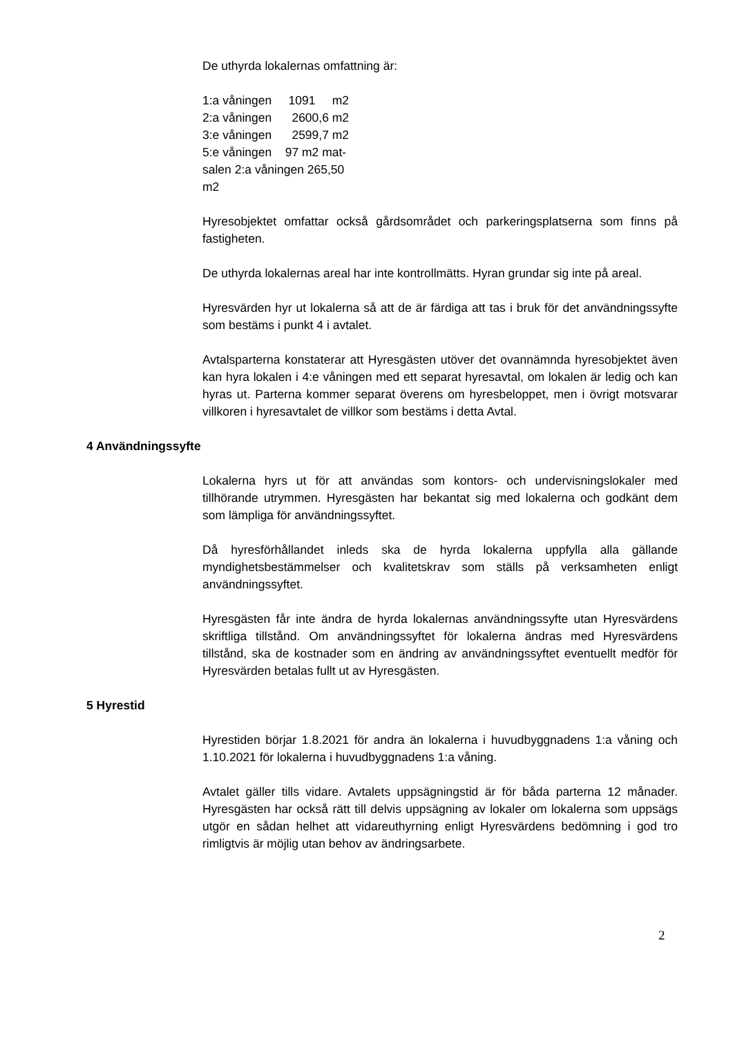De uthyrda lokalernas omfattning är:
1:a våningen 1091 m2
2:a våningen 2600,6 m2
3:e våningen 2599,7 m2
5:e våningen 97 m2 mat-
salen 2:a våningen 265,50
m2
Hyresobjektet omfattar också gårdsområdet och parkeringsplatserna som finns på fastigheten.
De uthyrda lokalernas areal har inte kontrollmätts. Hyran grundar sig inte på areal.
Hyresvärden hyr ut lokalerna så att de är färdiga att tas i bruk för det användningssyfte som bestäms i punkt 4 i avtalet.
Avtalsparterna konstaterar att Hyresgästen utöver det ovannämnda hyresobjektet även kan hyra lokalen i 4:e våningen med ett separat hyresavtal, om lokalen är ledig och kan hyras ut. Parterna kommer separat överens om hyresbeloppet, men i övrigt motsvarar villkoren i hyresavtalet de villkor som bestäms i detta Avtal.
4 Användningssyfte
Lokalerna hyrs ut för att användas som kontors- och undervisningslokaler med tillhörande utrymmen. Hyresgästen har bekantat sig med lokalerna och godkänt dem som lämpliga för användningssyftet.
Då hyresförhållandet inleds ska de hyrda lokalerna uppfylla alla gällande myndighetsbestämmelser och kvalitetskrav som ställs på verksamheten enligt användningssyftet.
Hyresgästen får inte ändra de hyrda lokalernas användningssyfte utan Hyresvärdens skriftliga tillstånd. Om användningssyftet för lokalerna ändras med Hyresvärdens tillstånd, ska de kostnader som en ändring av användningssyftet eventuellt medför för Hyresvärden betalas fullt ut av Hyresgästen.
5 Hyrestid
Hyrestiden börjar 1.8.2021 för andra än lokalerna i huvudbyggnadens 1:a våning och 1.10.2021 för lokalerna i huvudbyggnadens 1:a våning.
Avtalet gäller tills vidare. Avtalets uppsägningstid är för båda parterna 12 månader. Hyresgästen har också rätt till delvis uppsägning av lokaler om lokalerna som uppsägs utgör en sådan helhet att vidareuthyrning enligt Hyresvärdens bedömning i god tro rimligtvis är möjlig utan behov av ändringsarbete.
2